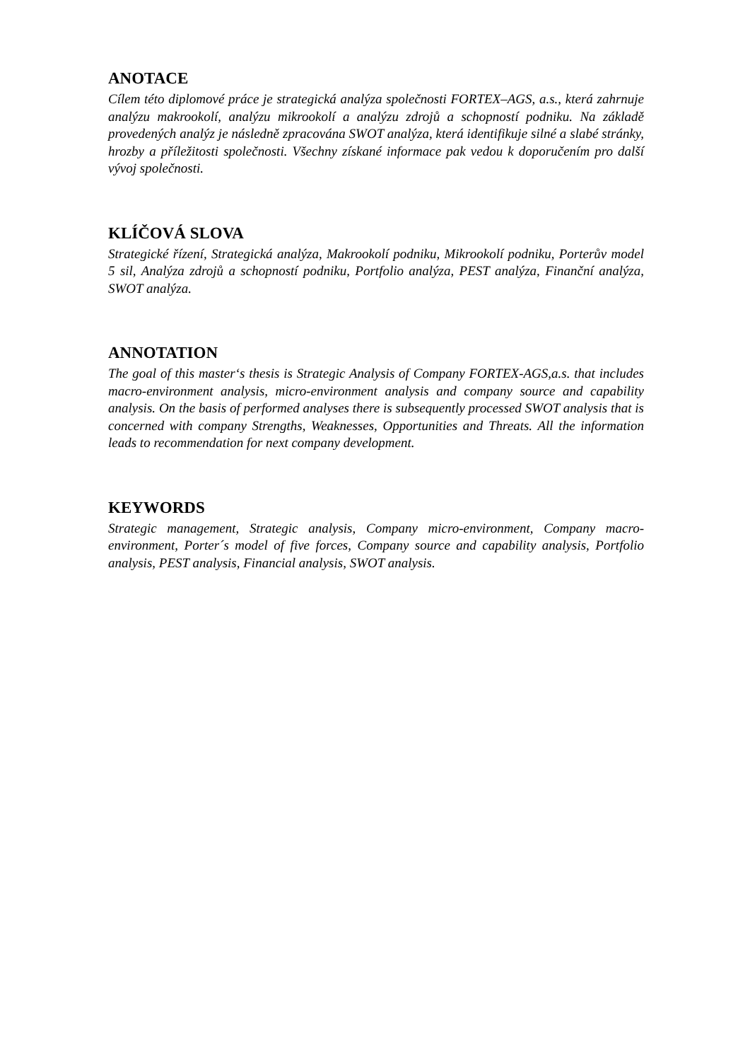ANOTACE
Cílem této diplomové práce je strategická analýza společnosti FORTEX–AGS, a.s., která zahrnuje analýzu makrookolí, analýzu mikrookolí a analýzu zdrojů a schopností podniku. Na základě provedených analýz je následně zpracována SWOT analýza, která identifikuje silné a slabé stránky, hrozby a příležitosti společnosti. Všechny získané informace pak vedou k doporučením pro další vývoj společnosti.
KLÍČOVÁ SLOVA
Strategické řízení, Strategická analýza, Makrookolí podniku, Mikrookolí podniku, Porterův model 5 sil, Analýza zdrojů a schopností podniku, Portfolio analýza, PEST analýza, Finanční analýza, SWOT analýza.
ANNOTATION
The goal of this master‘s thesis is Strategic Analysis of Company FORTEX-AGS,a.s. that includes macro-environment analysis, micro-environment analysis and company source and capability analysis. On the basis of performed analyses there is subsequently processed SWOT analysis that is concerned with company Strengths, Weaknesses, Opportunities and Threats. All the information leads to recommendation for next company development.
KEYWORDS
Strategic management, Strategic analysis, Company micro-environment, Company macro-environment, Porter´s model of five forces, Company source and capability analysis, Portfolio analysis, PEST analysis, Financial analysis, SWOT analysis.